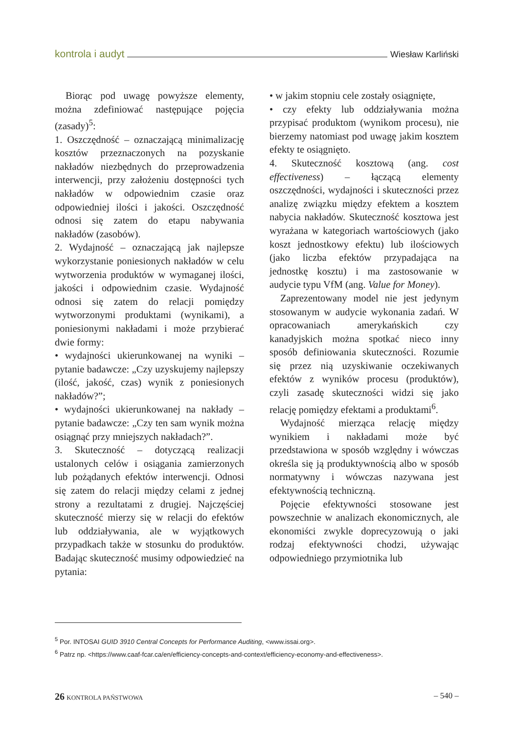kontrola i audyt Wiesław Karliński
Biorąc pod uwagę powyższe elementy, można zdefiniować następujące pojęcia (zasady)<sup>5</sup>:
1. Oszczędność – oznaczającą minimalizację kosztów przeznaczonych na pozyskanie nakładów niezbędnych do przeprowadzenia interwencji, przy założeniu dostępności tych nakładów w odpowiednim czasie oraz odpowiedniej ilości i jakości. Oszczędność odnosi się zatem do etapu nabywania nakładów (zasobów).
2. Wydajność – oznaczającą jak najlepsze wykorzystanie poniesionych nakładów w celu wytworzenia produktów w wymaganej ilości, jakości i odpowiednim czasie. Wydajność odnosi się zatem do relacji pomiędzy wytworzonymi produktami (wynikami), a poniesionymi nakładami i może przybierać dwie formy:
• wydajności ukierunkowanej na wyniki – pytanie badawcze: „Czy uzyskujemy najlepszy (ilość, jakość, czas) wynik z poniesionych nakładów?”;
• wydajności ukierunkowanej na nakłady – pytanie badawcze: „Czy ten sam wynik można osiągnąć przy mniejszych nakładach?”.
3. Skuteczność – dotyczącą realizacji ustalonych celów i osiągania zamierzonych lub pożądanych efektów interwencji. Odnosi się zatem do relacji między celami z jednej strony a rezultatami z drugiej. Najczęściej skuteczność mierzy się w relacji do efektów lub oddziaływania, ale w wyjątkowych przypadkach także w stosunku do produktów. Badając skuteczność musimy odpowiedzieć na pytania:
• w jakim stopniu cele zostały osiągnięte,
• czy efekty lub oddziaływania można przypisać produktom (wynikom procesu), nie bierzemy natomiast pod uwagę jakim kosztem efekty te osiągnięto.
4. Skuteczność kosztową (ang. cost effectiveness) – łączącą elementy oszczędności, wydajności i skuteczności przez analizę związku między efektem a kosztem nabycia nakładów. Skuteczność kosztowa jest wyrażana w kategoriach wartościowych (jako koszt jednostkowy efektu) lub ilościowych (jako liczba efektów przypadająca na jednostkę kosztu) i ma zastosowanie w audycie typu VfM (ang. Value for Money).
Zaprezentowany model nie jest jedynym stosowanym w audycie wykonania zadań. W opracowaniach amerykańskich czy kanadyjskich można spotkać nieco inny sposób definiowania skuteczności. Rozumie się przez nią uzyskiwanie oczekiwanych efektów z wyników procesu (produktów), czyli zasadę skuteczności widzi się jako relację pomiędzy efektami a produktami<sup>6</sup>.
Wydajność mierząca relację między wynikiem i nakładami może być przedstawiona w sposób względny i wówczas określa się ją produktywnością albo w sposób normatywny i wówczas nazywana jest efektywnością techniczną.
Pojęcie efektywności stosowane jest powszechnie w analizach ekonomicznych, ale ekonomiści zwykle doprecyzowują o jaki rodzaj efektywności chodzi, używając odpowiedniego przymiotnika lub
<sup>5</sup> Por. INTOSAI GUID 3910 Central Concepts for Performance Auditing, <www.issai.org>.
<sup>6</sup> Patrz np. <https://www.caaf-fcar.ca/en/efficiency-concepts-and-context/efficiency-economy-and-effectiveness>.
26 KONTROLA PAŃSTWOWA – 540 –